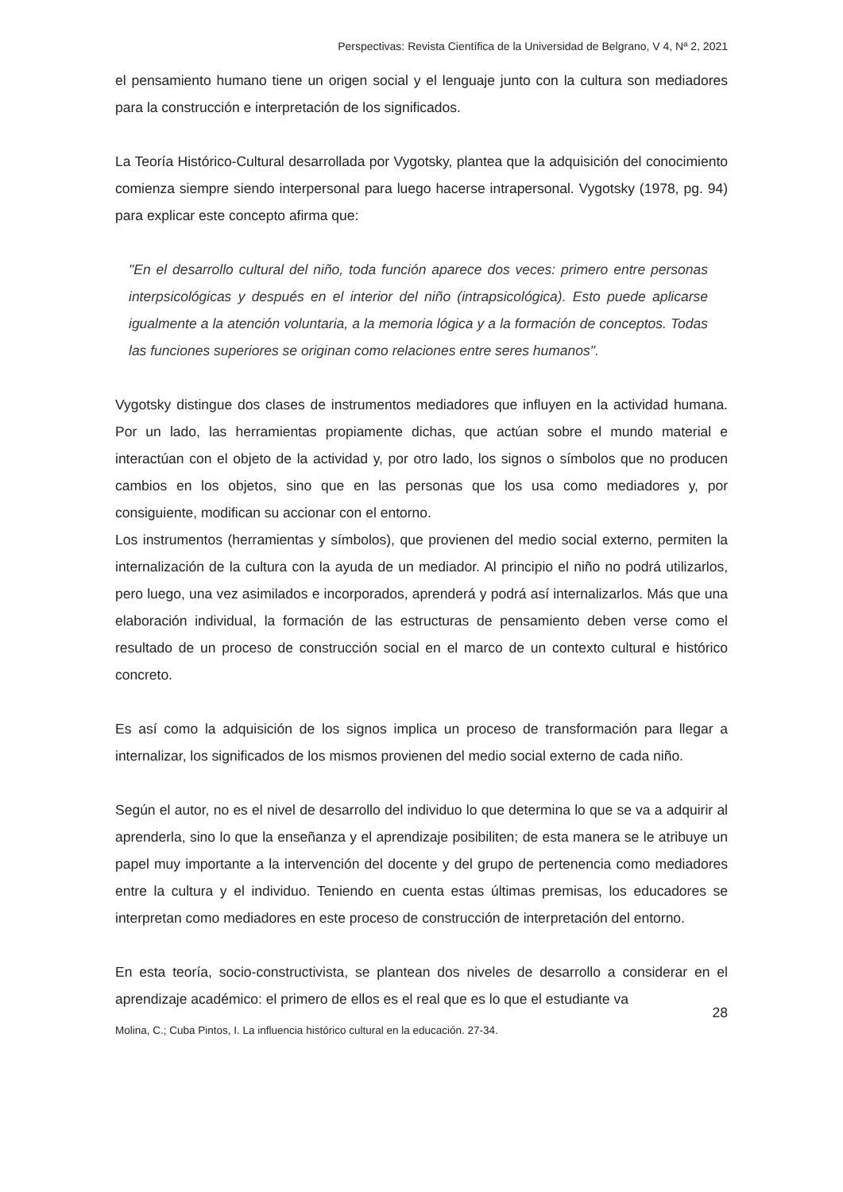Perspectivas: Revista Científica de la Universidad de Belgrano, V 4, Nª 2, 2021
el pensamiento humano tiene un origen social y el lenguaje junto con la cultura son mediadores para la construcción e interpretación de los significados.
La Teoría Histórico-Cultural desarrollada por Vygotsky, plantea que la adquisición del conocimiento comienza siempre siendo interpersonal para luego hacerse intrapersonal. Vygotsky (1978, pg. 94) para explicar este concepto afirma que:
"En el desarrollo cultural del niño, toda función aparece dos veces: primero entre personas interpsicológicas y después en el interior del niño (intrapsicológica). Esto puede aplicarse igualmente a la atención voluntaria, a la memoria lógica y a la formación de conceptos. Todas las funciones superiores se originan como relaciones entre seres humanos".
Vygotsky distingue dos clases de instrumentos mediadores que influyen en la actividad humana. Por un lado, las herramientas propiamente dichas, que actúan sobre el mundo material e interactúan con el objeto de la actividad y, por otro lado, los signos o símbolos que no producen cambios en los objetos, sino que en las personas que los usa como mediadores y, por consiguiente, modifican su accionar con el entorno.
Los instrumentos (herramientas y símbolos), que provienen del medio social externo, permiten la internalización de la cultura con la ayuda de un mediador. Al principio el niño no podrá utilizarlos, pero luego, una vez asimilados e incorporados, aprenderá y podrá así internalizarlos. Más que una elaboración individual, la formación de las estructuras de pensamiento deben verse como el resultado de un proceso de construcción social en el marco de un contexto cultural e histórico concreto.
Es así como la adquisición de los signos implica un proceso de transformación para llegar a internalizar, los significados de los mismos provienen del medio social externo de cada niño.
Según el autor, no es el nivel de desarrollo del individuo lo que determina lo que se va a adquirir al aprenderla, sino lo que la enseñanza y el aprendizaje posibiliten; de esta manera se le atribuye un papel muy importante a la intervención del docente y del grupo de pertenencia como mediadores entre la cultura y el individuo. Teniendo en cuenta estas últimas premisas, los educadores se interpretan como mediadores en este proceso de construcción de interpretación del entorno.
En esta teoría, socio-constructivista, se plantean dos niveles de desarrollo a considerar en el aprendizaje académico: el primero de ellos es el real que es lo que el estudiante va
28
Molina, C.; Cuba Pintos, I. La influencia histórico cultural en la educación. 27-34.